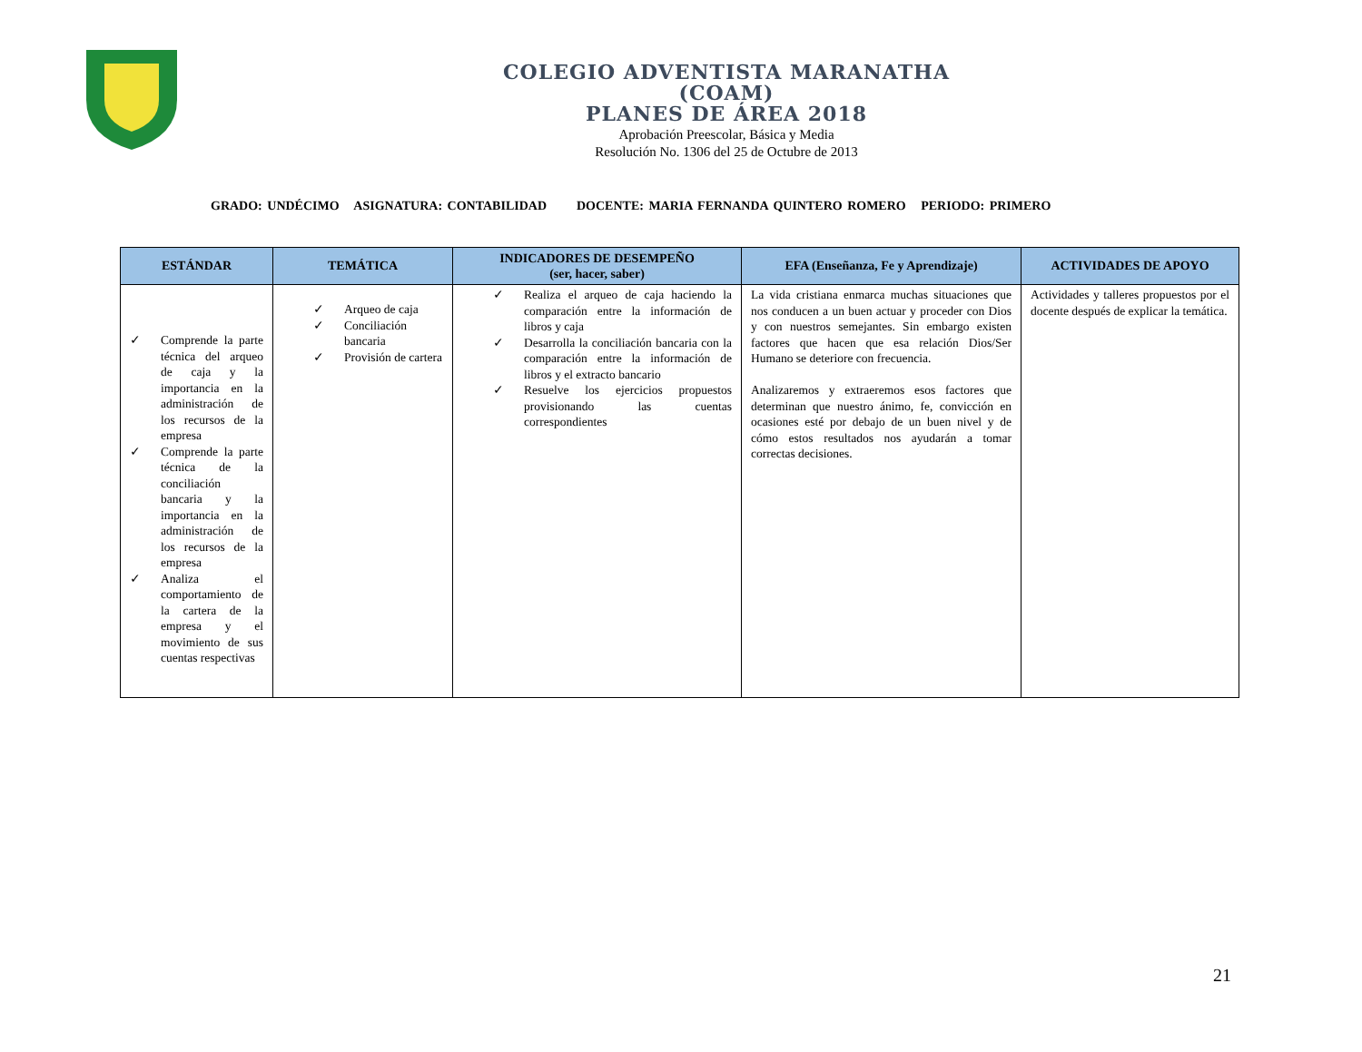COLEGIO ADVENTISTA MARANATHA
(COAM)
PLANES DE ÁREA 2018
Aprobación Preescolar, Básica y Media
Resolución No. 1306 del 25 de Octubre de 2013
GRADO: UNDÉCIMO ASIGNATURA: CONTABILIDAD DOCENTE: MARIA FERNANDA QUINTERO ROMERO PERIODO: PRIMERO
| ESTÁNDAR | TEMÁTICA | INDICADORES DE DESEMPEÑO (ser, hacer, saber) | EFA (Enseñanza, Fe y Aprendizaje) | ACTIVIDADES DE APOYO |
| --- | --- | --- | --- | --- |
| ✓ Comprende la parte técnica del arqueo de caja y la importancia en la administración de los recursos de la empresa ✓ Comprende la parte técnica de la conciliación bancaria y la importancia en la administración de los recursos de la empresa ✓ Analiza el comportamiento de la cartera de la empresa y el movimiento de sus cuentas respectivas | ✓ Arqueo de caja ✓ Conciliación bancaria ✓ Provisión de cartera | ✓ Realiza el arqueo de caja haciendo la comparación entre la información de libros y caja ✓ Desarrolla la conciliación bancaria con la comparación entre la información de libros y el extracto bancario ✓ Resuelve los ejercicios propuestos provisionando las cuentas correspondientes | La vida cristiana enmarca muchas situaciones que nos conducen a un buen actuar y proceder con Dios y con nuestros semejantes. Sin embargo existen factores que hacen que esa relación Dios/Ser Humano se deteriore con frecuencia. Analizaremos y extraeremos esos factores que determinan que nuestro ánimo, fe, convicción en ocasiones esté por debajo de un buen nivel y de cómo estos resultados nos ayudarán a tomar correctas decisiones. | Actividades y talleres propuestos por el docente después de explicar la temática. |
21